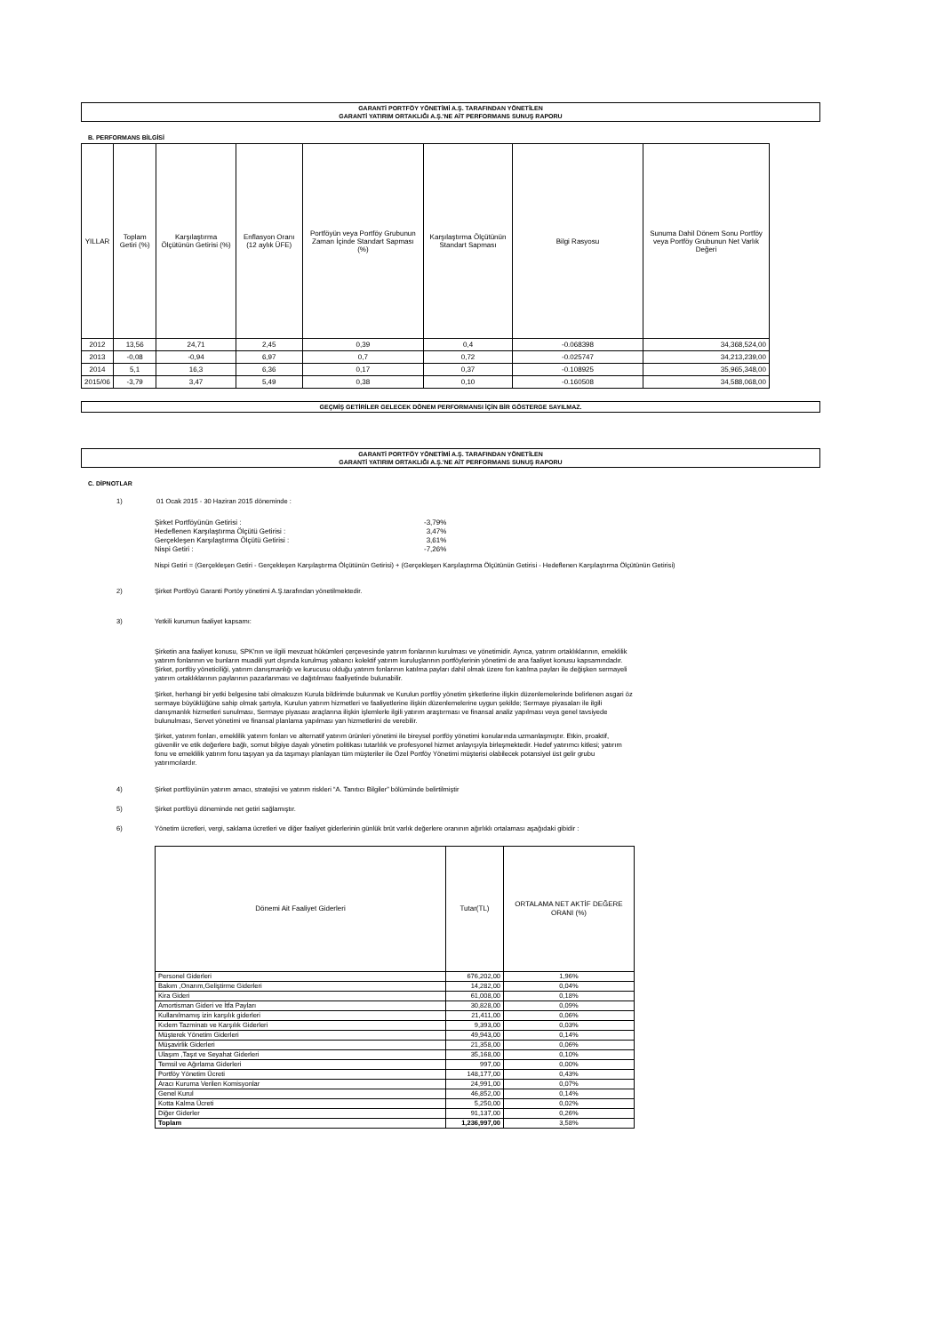GARANTİ PORTFÖY YÖNETİMİ A.Ş. TARAFINDAN YÖNETİLEN
GARANTİ YATIRIM ORTAKLIĞI A.Ş.'NE AİT PERFORMANS SUNUŞ RAPORU
B. PERFORMANS BİLGİSİ
| YILLAR | Toplam Getiri (%) | Karşılaştırma Ölçütünün Getirisi (%) | Enflasyon Oranı (12 aylık ÜFE) | Portföyün veya Portföy Grubunun Zaman İçinde Standart Sapması (%) | Karşılaştırma Ölçütünün Standart Sapması | Bilgi Rasyosu | Sunuma Dahil Dönem Sonu Portföy veya Portföy Grubunun Net Varlık Değeri |
| --- | --- | --- | --- | --- | --- | --- | --- |
| 2012 | 13,56 | 24,71 | 2,45 | 0,39 | 0,4 | -0.068398 | 34,368,524,00 |
| 2013 | -0,08 | -0,94 | 6,97 | 0,7 | 0,72 | -0.025747 | 34,213,239,00 |
| 2014 | 5,1 | 16,3 | 6,36 | 0,17 | 0,37 | -0.108925 | 35,965,348,00 |
| 2015/06 | -3,79 | 3,47 | 5,49 | 0,38 | 0,10 | -0.160508 | 34,588,068,00 |
GEÇMİŞ GETİRİLER GELECEK DÖNEM PERFORMANSI İÇİN BİR GÖSTERGE SAYILMAZ.
GARANTİ PORTFÖY YÖNETİMİ A.Ş. TARAFINDAN YÖNETİLEN
GARANTİ YATIRIM ORTAKLIĞI A.Ş.'NE AİT PERFORMANS SUNUŞ RAPORU
C. DİPNOTLAR
1) 01 Ocak 2015 - 30 Haziran 2015 döneminde :
| Şirket Portföyünün Getirisi : | -3,79% |
| Hedeflenen Karşılaştırma Ölçütü Getirisi : | 3,47% |
| Gerçekleşen Karşılaştırma Ölçütü Getirisi : | 3,61% |
| Nispi Getiri : | -7,26% |
Nispi Getiri = (Gerçekleşen Getiri - Gerçekleşen Karşılaştırma Ölçütünün Getirisi) + (Gerçekleşen Karşılaştırma Ölçütünün Getirisi - Hedeflenen Karşılaştırma Ölçütünün Getirisi)
2) Şirket Portföyü Garanti Portöy yönetimi A.Ş.tarafından yönetilmektedir.
3) Yetkili kurumun faaliyet kapsamı:
Şirketin ana faaliyet konusu, SPK'nın ve ilgili mevzuat hükümleri çerçevesinde yatırım fonlarının kurulması ve yönetimidir. Ayrıca, yatırım ortaklıklarının, emeklilik yatırım fonlarının ve bunların muadili yurt dışında kurulmuş yabancı kolektif yatırım kuruluşlarının portföylerinin yönetimi de ana faaliyet konusu kapsamındadır. Şirket, portföy yöneticiliği, yatırım danışmanlığı ve kurucusu olduğu yatırım fonlarının katılma payları dahil olmak üzere fon katılma payları ile değişken sermayeli yatırım ortaklıklarının paylarının pazarlanması ve dağıtılması faaliyetinde bulunabilir.
Şirket, herhangi bir yetki belgesine tabi olmaksızın Kurula bildirimde bulunmak ve Kurulun portföy yönetim şirketlerine ilişkin düzenlemelerinde belirlenen asgari öz sermaye büyüklüğüne sahip olmak şartıyla, Kurulun yatırım hizmetleri ve faaliyetlerine ilişkin düzenlemelerine uygun şekilde; Sermaye piyasaları ile ilgili danışmanlık hizmetleri sunulması, Sermaye piyasası araçlarına ilişkin işlemlerle ilgili yatırım araştırması ve finansal analiz yapılması veya genel tavsiyede bulunulması, Servet yönetimi ve finansal planlama yapılması yan hizmetlerini de verebilir.
Şirket, yatırım fonları, emeklilik yatırım fonları ve alternatif yatırım ürünleri yönetimi ile bireysel portföy yönetimi konularında uzmanlaşmıştır. Etkin, proaktif, güvenilir ve etik değerlere bağlı, somut bilgiye dayalı yönetim politikası tutarlılık ve profesyonel hizmet anlayışıyla birleşmektedir. Hedef yatırımcı kitlesi; yatırım fonu ve emeklilik yatırım fonu taşıyan ya da taşımayı planlayan tüm müşteriler ile Özel Portföy Yönetimi müşterisi olabilecek potansiyel üst gelir grubu yatırımcılardır.
4) Şirket portföyünün yatırım amacı, stratejisi ve yatırım riskleri “A. Tanıtıcı Bilgiler” bölümünde belirtilmiştir
5) Şirket portföyü döneminde net getiri sağlamıştır.
6) Yönetim ücretleri, vergi, saklama ücretleri ve diğer faaliyet giderlerinin günlük brüt varlık değerlere oranının ağırlıklı ortalaması aşağıdaki gibidir :
| Dönemi Ait Faaliyet Giderleri | Tutar(TL) | ORTALAMA NET AKTİF DEĞERE ORANI (%) |
| --- | --- | --- |
| Personel Giderleri | 676,202,00 | 1,96% |
| Bakım ,Onarım,Geliştirme Giderleri | 14,282,00 | 0,04% |
| Kira Gideri | 61,008,00 | 0,18% |
| Amortisman Gideri ve İtfa Payları | 30,828,00 | 0,09% |
| Kullanılmamış izin karşılık giderleri | 21,411,00 | 0,06% |
| Kıdem Tazminatı ve Karşılık Giderleri | 9,393,00 | 0,03% |
| Müşterek Yönetim Giderleri | 49,943,00 | 0,14% |
| Müşavirlik Giderleri | 21,358,00 | 0,06% |
| Ulaşım ,Taşıt ve Seyahat Giderleri | 35,168,00 | 0,10% |
| Temsil ve Ağırlama Giderleri | 997,00 | 0,00% |
| Portföy Yönetim Ücreti | 148,177,00 | 0,43% |
| Aracı Kuruma Verilen Komisyonlar | 24,991,00 | 0,07% |
| Genel Kurul | 46,852,00 | 0,14% |
| Kotta Kalma Ücreti | 5,250,00 | 0,02% |
| Diğer Giderler | 91,137,00 | 0,26% |
| Toplam | 1,236,997,00 | 3,58% |